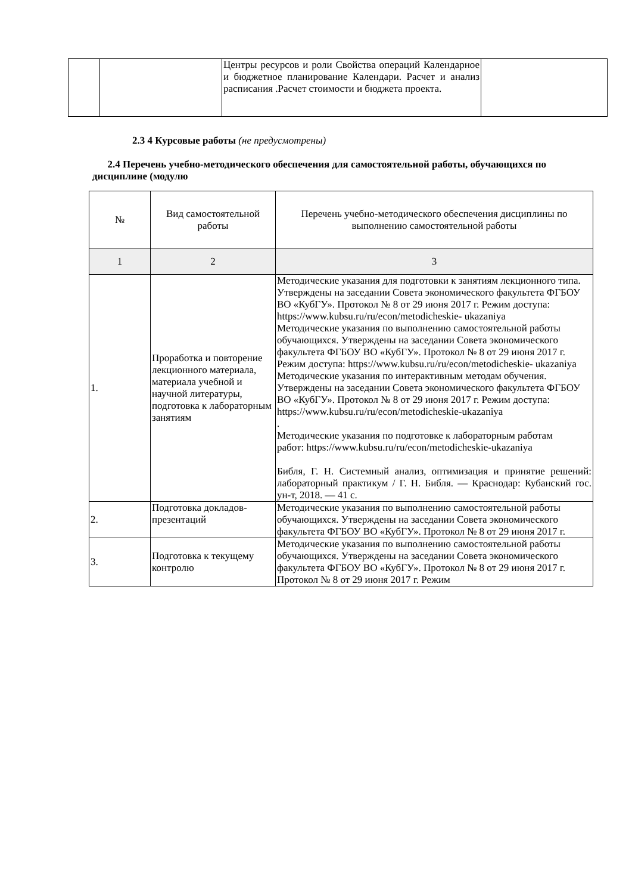| | | Центры ресурсов и роли Свойства операций Календарное и бюджетное планирование Календари. Расчет и анализ расписания .Расчет стоимости и бюджета проекта. | |
2.3 4 Курсовые работы (не предусмотрены)
2.4 Перечень учебно-методического обеспечения для самостоятельной работы, обучающихся по дисциплине (модулю
| № | Вид самостоятельной работы | Перечень учебно-методического обеспечения дисциплины по выполнению самостоятельной работы |
| --- | --- | --- |
| 1 | 2 | 3 |
| 1. | Проработка и повторение лекционного материала, материала учебной и научной литературы, подготовка к лабораторным занятиям | Методические указания для подготовки к занятиям лекционного типа. Утверждены на заседании Совета экономического факультета ФГБОУ ВО «КубГУ». Протокол № 8 от 29 июня 2017 г. Режим доступа: https://www.kubsu.ru/ru/econ/metodicheskie- ukazaniya Методические указания по выполнению самостоятельной работы обучающихся. Утверждены на заседании Совета экономического факультета ФГБОУ ВО «КубГУ». Протокол № 8 от 29 июня 2017 г. Режим доступа: https://www.kubsu.ru/ru/econ/metodicheskie- ukazaniya Методические указания по интерактивным методам обучения. Утверждены на заседании Совета экономического факультета ФГБОУ ВО «КубГУ». Протокол № 8 от 29 июня 2017 г. Режим доступа: https://www.kubsu.ru/ru/econ/metodicheskie-ukazaniya . Методические указания по подготовке к лабораторным работам работ: https://www.kubsu.ru/ru/econ/metodicheskie-ukazaniya Библя, Г. Н. Системный анализ, оптимизация и принятие решений: лабораторный практикум / Г. Н. Библя. — Краснодар: Кубанский гос. ун-т, 2018. — 41 с. |
| 2. | Подготовка докладов-презентаций | Методические указания по выполнению самостоятельной работы обучающихся. Утверждены на заседании Совета экономического факультета ФГБОУ ВО «КубГУ». Протокол № 8 от 29 июня 2017 г. |
| 3. | Подготовка к текущему контролю | Методические указания по выполнению самостоятельной работы обучающихся. Утверждены на заседании Совета экономического факультета ФГБОУ ВО «КубГУ». Протокол № 8 от 29 июня 2017 г. Протокол № 8 от 29 июня 2017 г. Режим |